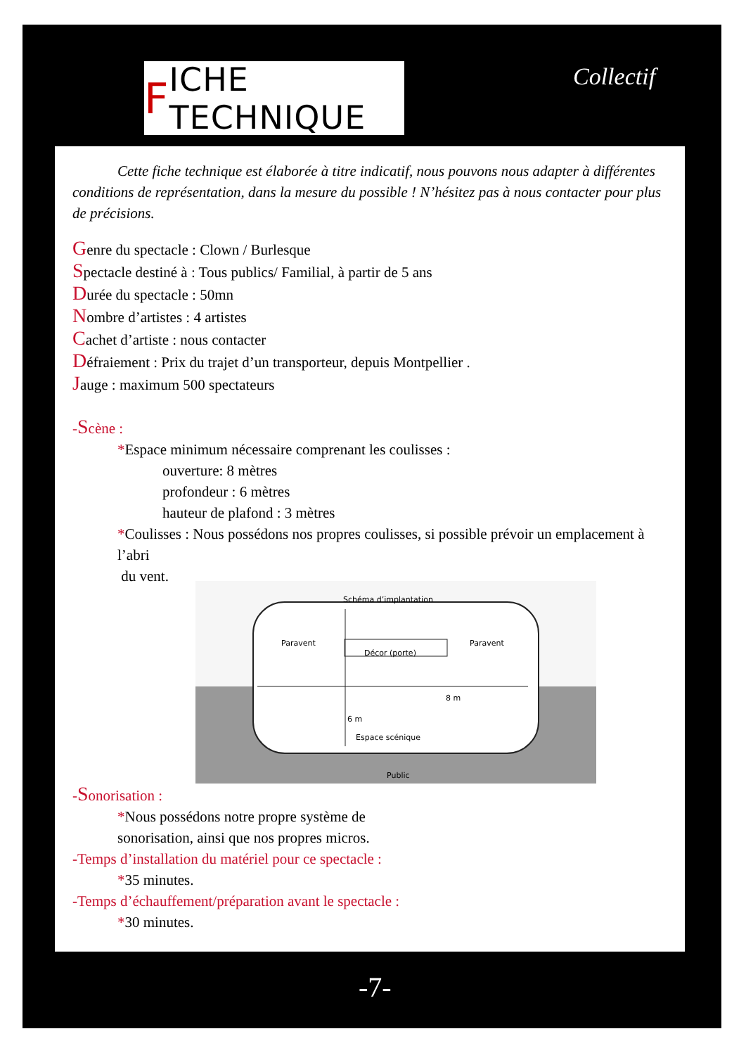F ICHE TECHNIQUE
Collectif
Cette fiche technique est élaborée à titre indicatif, nous pouvons nous adapter à différentes conditions de représentation, dans la mesure du possible ! N’hésitez pas à nous contacter pour plus de précisions.
Genre du spectacle : Clown / Burlesque
Spectacle destiné à : Tous publics/ Familial, à partir de 5 ans
Durée du spectacle : 50mn
Nombre d’artistes : 4 artistes
Cachet d’artiste : nous contacter
Défraiement : Prix du trajet d’un transporteur, depuis Montpellier .
Jauge : maximum 500 spectateurs
-Scène :
*Espace minimum nécessaire comprenant les coulisses :
ouverture: 8 mètres
profondeur : 6 mètres
hauteur de plafond : 3 mètres
*Coulisses : Nous possédons nos propres coulisses, si possible prévoir un emplacement à l’abri
du vent.
Schéma d’implantation
Paravent Paravent
Décor (porte)
8 m
6 m
Espace scénique
Public
-Sonorisation :
*Nous possédons notre propre système de
sonorisation, ainsi que nos propres micros.
-Temps d’installation du matériel pour ce spectacle :
*35 minutes.
-Temps d’échauffement/préparation avant le spectacle :
*30 minutes.
-7-